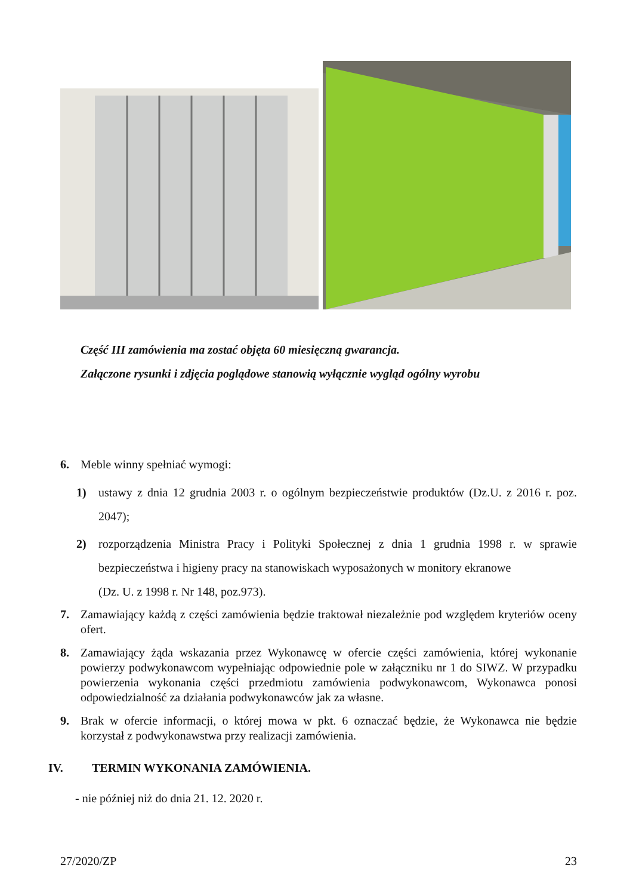Część III zamówienia ma zostać objęta 60 miesięczną gwarancja.
Załączone rysunki i zdjęcia poglądowe stanowią wyłącznie wygląd ogólny wyrobu
6. Meble winny spełniać wymogi:
1) ustawy z dnia 12 grudnia 2003 r. o ogólnym bezpieczeństwie produktów (Dz.U. z 2016 r. poz. 2047);
2) rozporządzenia Ministra Pracy i Polityki Społecznej z dnia 1 grudnia 1998 r. w sprawie bezpieczeństwa i higieny pracy na stanowiskach wyposażonych w monitory ekranowe
(Dz. U. z 1998 r. Nr 148, poz.973).
7. Zamawiający każdą z części zamówienia będzie traktował niezależnie pod względem kryteriów oceny ofert.
8. Zamawiający żąda wskazania przez Wykonawcę w ofercie części zamówienia, której wykonanie powierzy podwykonawcom wypełniając odpowiednie pole w załączniku nr 1 do SIWZ. W przypadku powierzenia wykonania części przedmiotu zamówienia podwykonawcom, Wykonawca ponosi odpowiedzialność za działania podwykonawców jak za własne.
9. Brak w ofercie informacji, o której mowa w pkt. 6 oznaczać będzie, że Wykonawca nie będzie korzystał z podwykonawstwa przy realizacji zamówienia.
IV. TERMIN WYKONANIA ZAMÓWIENIA.
- nie później niż do dnia 21. 12. 2020 r.
27/2020/ZP 23